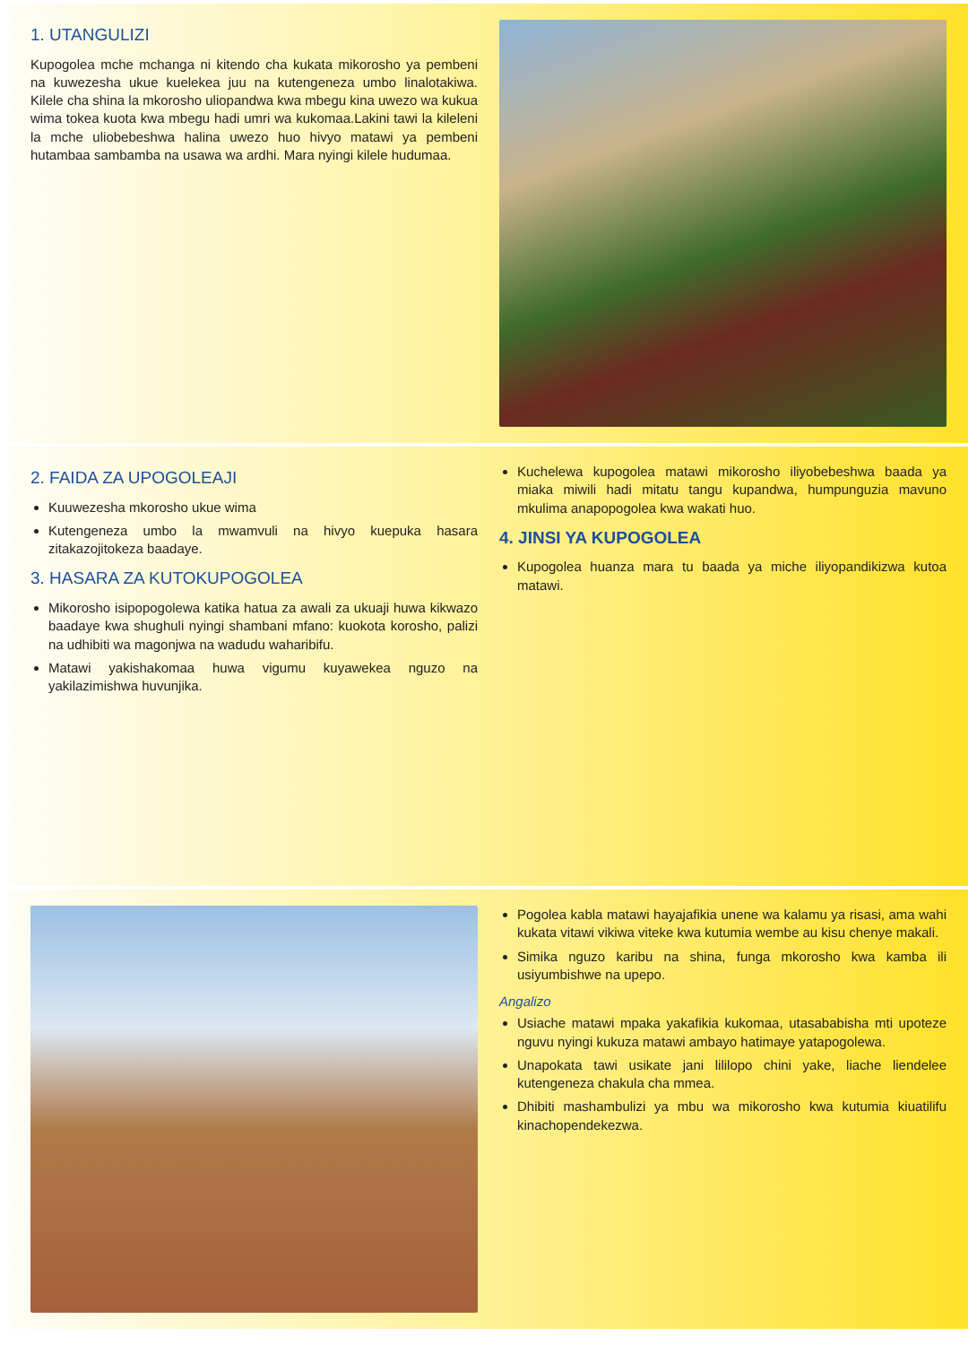1. UTANGULIZI
Kupogolea mche mchanga ni kitendo cha kukata mikorosho ya pembeni na kuwezesha ukue kuelekea juu na kutengeneza umbo linalotakiwa. Kilele cha shina la mkorosho uliopandwa kwa mbegu kina uwezo wa kukua wima tokea kuota kwa mbegu hadi umri wa kukomaa.Lakini tawi la kileleni la mche uliobebeshwa halina uwezo huo hivyo matawi ya pembeni hutambaa sambamba na usawa wa ardhi. Mara nyingi kilele hudumaa.
2. FAIDA ZA UPOGOLEAJI
Kuuwezesha mkorosho ukue wima
Kutengeneza umbo la mwamvuli na hivyo kuepuka hasara zitakazojitokeza baadaye.
3. HASARA ZA KUTOKUPOGOLEA
Mikorosho isipopogolewa katika hatua za awali za ukuaji huwa kikwazo baadaye kwa shughuli nyingi shambani mfano: kuokota korosho, palizi na udhibiti wa magonjwa na wadudu waharibifu.
Matawi yakishakomaa huwa vigumu kuyawekea nguzo na yakilazimishwa huvunjika.
Kuchelewa kupogolea matawi mikorosho iliyobebeshwa baada ya miaka miwili hadi mitatu tangu kupandwa, humpunguzia mavuno mkulima anapopogolea kwa wakati huo.
4. JINSI YA KUPOGOLEA
Kupogolea huanza mara tu baada ya miche iliyopandikizwa kutoa matawi.
Pogolea kabla matawi hayajafikia unene wa kalamu ya risasi, ama wahi kukata vitawi vikiwa viteke kwa kutumia wembe au kisu chenye makali.
Simika nguzo karibu na shina, funga mkorosho kwa kamba ili usiyumbishwe na upepo.
Angalizo
Usiache matawi mpaka yakafikia kukomaa, utasababisha mti upoteze nguvu nyingi kukuza matawi ambayo hatimaye yatapogolewa.
Unapokata tawi usikate jani lililopo chini yake, liache liendelee kutengeneza chakula cha mmea.
Dhibiti mashambulizi ya mbu wa mikorosho kwa kutumia kiuatilifu kinachopendekezwa.